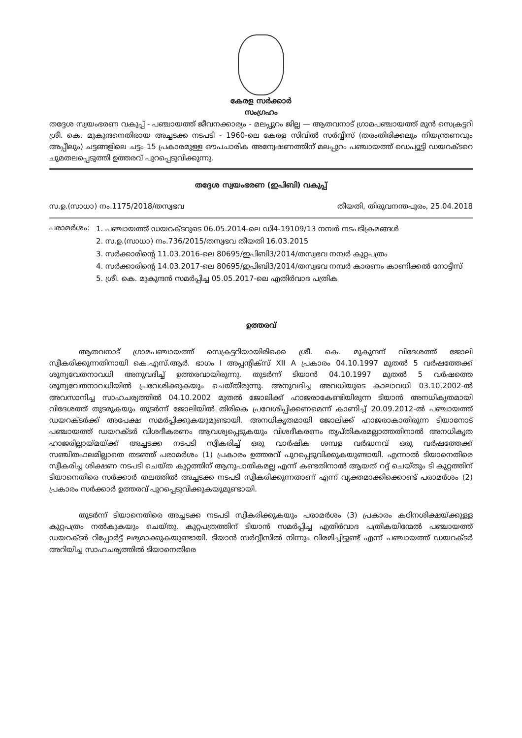കേരള സർക്കാർ
സംഗ്രഹം
തദ്ദേശ സ്വയംഭരണ വകുപ്പ് - പഞ്ചായത്ത് ജീവനക്കാര്യം - മലപ്പുറം ജില്ല — ആതവനാട് ഗ്രാമപഞ്ചായത്ത് മുൻ സെക്രട്ടറി ശ്രീ. കെ. മുകുന്ദനെതിരായ അച്ചടക്ക നടപടി - 1960-ലെ കേരള സിവിൽ സർവ്വീസ് (തരംതിരിക്കലും നിയന്ത്രണവും അപ്പീലും) ചട്ടങ്ങളിലെ ചട്ടം 15 പ്രകാരമുള്ള ഔപചാരിക അന്വേഷണത്തിന് മലപ്പുറം പഞ്ചായത്ത് ഡെപ്യൂട്ടി ഡയറക്ടറെ ചുമതലപ്പെടുത്തി ഉത്തരവ് പുറപ്പെടുവിക്കുന്നു.
തദ്ദേശ സ്വയംഭരണ (ഇപിബി) വകുപ്പ്
സ.ഉ.(സാധാ) നം.1175/2018/തസ്വഭവ തീയതി, തിരുവനന്തപുരം, 25.04.2018
പരാമർശം: 1. പഞ്ചായത്ത് ഡയറക്ടറുടെ 06.05.2014-ലെ ഡി4-19109/13 നമ്പർ നടപടിക്രമങ്ങൾ
2. സ.ഉ.(സാധാ) നം.736/2015/തസ്വഭവ തീയതി 16.03.2015
3. സർക്കാരിന്റെ 11.03.2016-ലെ 80695/ഇപിബി3/2014/തസ്വഭവ നമ്പർ കുറ്റപത്രം
4. സർക്കാരിന്റെ 14.03.2017-ലെ 80695/ഇപിബി3/2014/തസ്വഭവ നമ്പർ കാരണം കാണിക്കൽ നോട്ടീസ്
5. ശ്രീ. കെ. മുകുന്ദൻ സമർപ്പിച്ച 05.05.2017-ലെ എതിർവാദ പത്രിക
ഉത്തരവ്
ആതവനാട് ഗ്രാമപഞ്ചായത്ത് സെക്രട്ടറിയായിരിക്കെ ശ്രീ. കെ. മുകുന്ദന് വിദേശത്ത് ജോലി സ്വീകരിക്കുന്നതിനായി കെ.എസ്.ആർ. ഭാഗം I അപ്പന്റിക്സ് XII A പ്രകാരം 04.10.1997 മുതൽ 5 വർഷത്തേക്ക് ശൂന്യവേതനാവധി അനുവദിച്ച് ഉത്തരവായിരുന്നു. തുടർന്ന് ടിയാൻ 04.10.1997 മുതൽ 5 വർഷത്തെ ശൂന്യവേതനാവധിയിൽ പ്രവേശിക്കുകയും ചെയ്തിരുന്നു. അനുവദിച്ച അവധിയുടെ കാലാവധി 03.10.2002-ൽ അവസാനിച്ച സാഹചര്യത്തിൽ 04.10.2002 മുതൽ ജോലിക്ക് ഹാജരാകേണ്ടിയിരുന്ന ടിയാൻ അനധികൃതമായി വിദേശത്ത് തുടരുകയും തുടർന്ന് ജോലിയിൽ തിരികെ പ്രവേശിപ്പിക്കണമെന്ന് കാണിച്ച് 20.09.2012-ൽ പഞ്ചായത്ത് ഡയറക്ടർക്ക് അപേക്ഷ സമർപ്പിക്കുകയുമുണ്ടായി. അനധികൃതമായി ജോലിക്ക് ഹാജരാകാതിരുന്ന ടിയാനോട് പഞ്ചായത്ത് ഡയറക്ടർ വിശദീകരണം ആവശ്യപ്പെടുകയും വിശദീകരണം തൃപ്തികരമല്ലാത്തതിനാൽ അനധികൃത ഹാജരില്ലായ്മയ്ക്ക് അച്ചടക്ക നടപടി സ്വീകരിച്ച് ഒരു വാർഷിക ശമ്പള വർദ്ധനവ് ഒരു വർഷത്തേക്ക് സഞ്ചിതഫലമില്ലാതെ തടഞ്ഞ് പരാമർശം (1) പ്രകാരം ഉത്തരവ് പുറപ്പെടുവിക്കുകയുണ്ടായി. എന്നാൽ ടിയാനെതിരെ സ്വീകരിച്ച ശിക്ഷണ നടപടി ചെയ്ത കുറ്റത്തിന് ആനുപാതികമല്ല എന്ന് കണ്ടതിനാൽ ആയത് റദ്ദ് ചെയ്തും ടി കുറ്റത്തിന് ടിയാനെതിരെ സർക്കാർ തലത്തിൽ അച്ചടക്ക നടപടി സ്വീകരിക്കുന്നതാണ് എന്ന് വ്യക്തമാക്കിക്കൊണ്ട് പരാമർശം (2) പ്രകാരം സർക്കാർ ഉത്തരവ് പുറപ്പെടുവിക്കുകയുമുണ്ടായി.
തുടർന്ന് ടിയാനെതിരെ അച്ചടക്ക നടപടി സ്വീകരിക്കുകയും പരാമർശം (3) പ്രകാരം കഠിനശിക്ഷയ്ക്കുള്ള കുറ്റപത്രം നൽകുകയും ചെയ്തു. കുറ്റപത്രത്തിന് ടിയാൻ സമർപ്പിച്ച എതിർവാദ പത്രികയിന്മേൽ പഞ്ചായത്ത് ഡയറക്ടർ റിപ്പോർട്ട് ലഭ്യമാക്കുകയുണ്ടായി. ടിയാൻ സർവ്വീസിൽ നിന്നും വിരമിച്ചിട്ടുണ്ട് എന്ന് പഞ്ചായത്ത് ഡയറക്ടർ അറിയിച്ച സാഹചര്യത്തിൽ ടിയാനെതിരെ